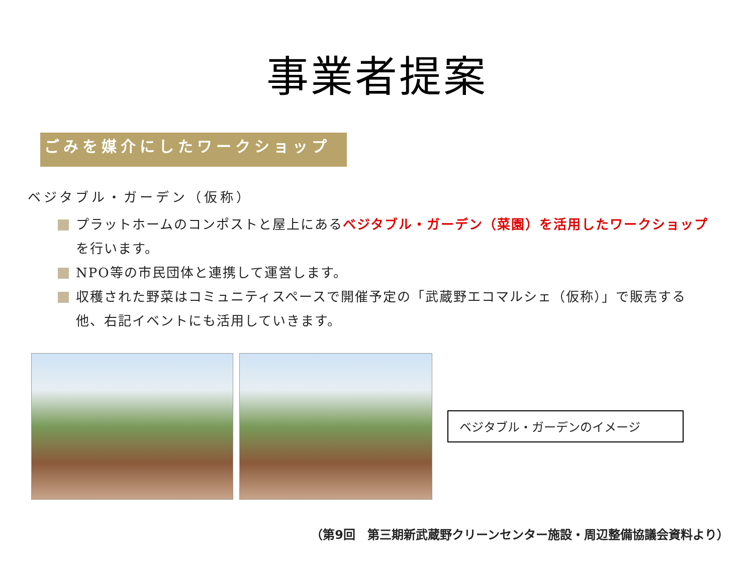事業者提案
ごみを媒介にしたワークショップ
ベジタブル・ガーデン（仮称）
プラットホームのコンポストと屋上にあるベジタブル・ガーデン（菜園）を活用したワークショップを行います。
NPO等の市民団体と連携して運営します。
収穫された野菜はコミュニティスペースで開催予定の「武蔵野エコマルシェ（仮称）」で販売する他、右記イベントにも活用していきます。
ベジタブル・ガーデンのイメージ
（第9回　第三期新武蔵野クリーンセンター施設・周辺整備協議会資料より）